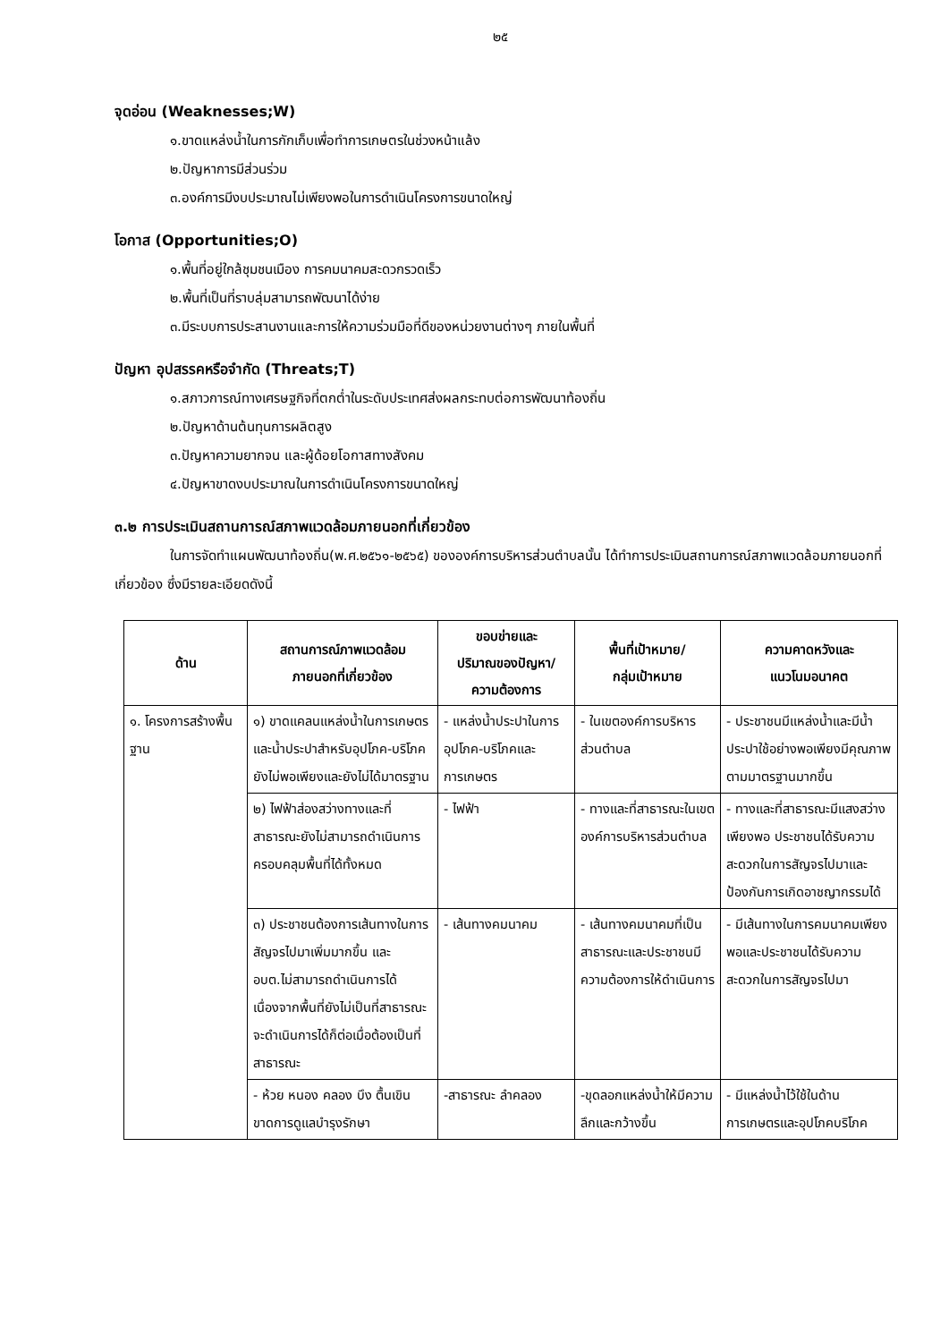๒๕
จุดอ่อน (Weaknesses;W)
๑.ขาดแหล่งน้ำในการกักเก็บเพื่อทำการเกษตรในช่วงหน้าแล้ง
๒.ปัญหาการมีส่วนร่วม
๓.องค์การมีงบประมาณไม่เพียงพอในการดำเนินโครงการขนาดใหญ่
โอกาส (Opportunities;O)
๑.พื้นที่อยู่ใกล้ชุมชนเมือง การคมนาคมสะดวกรวดเร็ว
๒.พื้นที่เป็นที่ราบลุ่มสามารถพัฒนาได้ง่าย
๓.มีระบบการประสานงานและการให้ความร่วมมือที่ดีของหน่วยงานต่างๆ ภายในพื้นที่
ปัญหา อุปสรรคหรือจำกัด (Threats;T)
๑.สภาวการณ์ทางเศรษฐกิจที่ตกต่ำในระดับประเทศส่งผลกระทบต่อการพัฒนาท้องถิ่น
๒.ปัญหาด้านต้นทุนการผลิตสูง
๓.ปัญหาความยากจน และผู้ด้อยโอกาสทางสังคม
๔.ปัญหาขาดงบประมาณในการดำเนินโครงการขนาดใหญ่
๓.๒ การประเมินสถานการณ์สภาพแวดล้อมภายนอกที่เกี่ยวข้อง
ในการจัดทำแผนพัฒนาท้องถิ่น(พ.ศ.๒๕๖๑-๒๕๖๕) ขององค์การบริหารส่วนตำบลนั้น ได้ทำการประเมินสถานการณ์สภาพแวดล้อมภายนอกที่เกี่ยวข้อง ซึ่งมีรายละเอียดดังนี้
| ด้าน | สถานการณ์ภาพแวดล้อม ภายนอกที่เกี่ยวข้อง | ขอบข่ายและ ปริมาณของปัญหา/ ความต้องการ | พื้นที่เป้าหมาย/ กลุ่มเป้าหมาย | ความคาดหวังและ แนวโนมอนาคต |
| --- | --- | --- | --- | --- |
| ๑. โครงการสร้างพื้นฐาน | ๑) ขาดแคลนแหล่งน้ำในการเกษตรและน้ำประปาสำหรับอุปโภค-บริโภคยังไม่พอเพียงและยังไม่ได้มาตรฐาน | - แหล่งน้ำประปาในการอุปโภค-บริโภคและการเกษตร | - ในเขตองค์การบริหารส่วนตำบล | - ประชาชนมีแหล่งน้ำและมีน้ำประปาใช้อย่างพอเพียงมีคุณภาพตามมาตรฐานมากขึ้น |
| | ๒) ไฟฟ้าส่องสว่างทางและที่สาธารณะยังไม่สามารถดำเนินการครอบคลุมพื้นที่ได้ทั้งหมด | - ไฟฟ้า | - ทางและที่สาธารณะในเขตองค์การบริหารส่วนตำบล | - ทางและที่สาธารณะมีแสงสว่างเพียงพอ ประชาชนได้รับความสะดวกในการสัญจรไปมาและป้องกันการเกิดอาชญากรรมได้ |
| | ๓) ประชาชนต้องการเส้นทางในการสัญจรไปมาเพิ่มมากขึ้น และ อบต.ไม่สามารถดำเนินการได้เนื่องจากพื้นที่ยังไม่เป็นที่สาธารณะจะดำเนินการได้ก็ต่อเมื่อต้องเป็นที่สาธารณะ | - เส้นทางคมนาคม | - เส้นทางคมนาคมที่เป็นสาธารณะและประชาชนมีความต้องการให้ดำเนินการ | - มีเส้นทางในการคมนาคมเพียงพอและประชาชนได้รับความสะดวกในการสัญจรไปมา |
| | - ห้วย หนอง คลอง บึง ตื้นเขิน ขาดการดูแลบำรุงรักษา | -สาธารณะ ลำคลอง | -ขุดลอกแหล่งน้ำให้มีความลึกและกว้างขึ้น | - มีแหล่งน้ำไว้ใช้ในด้านการเกษตรและอุปโภคบริโภค |